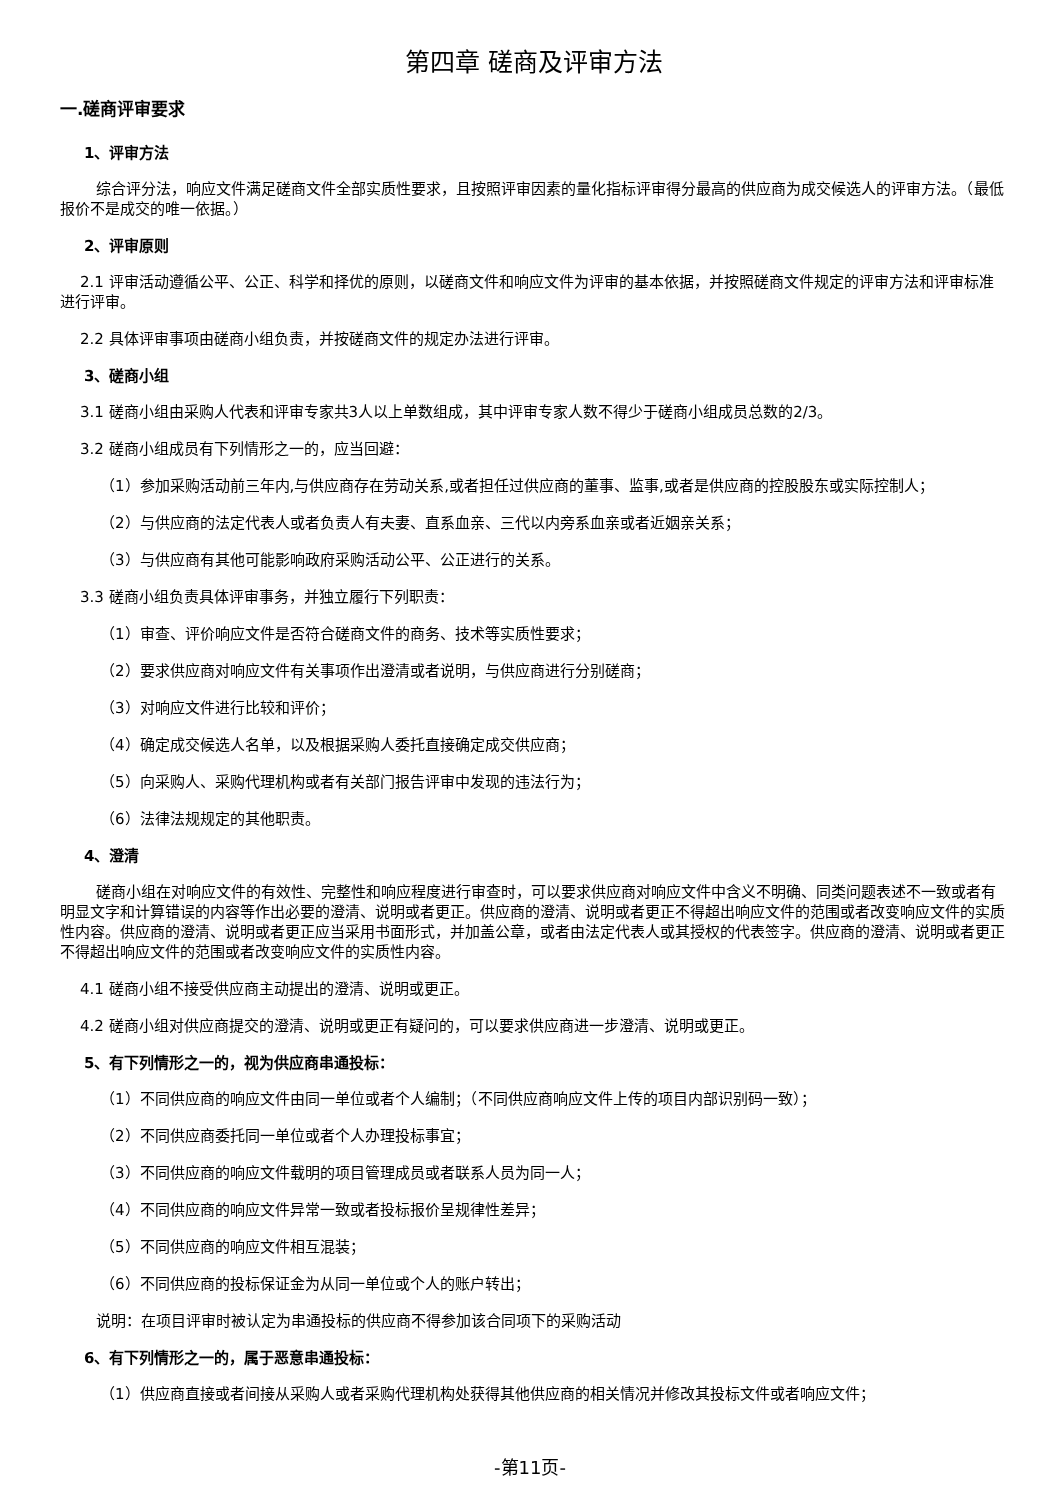第四章 磋商及评审方法
一.磋商评审要求
1、评审方法
综合评分法，响应文件满足磋商文件全部实质性要求，且按照评审因素的量化指标评审得分最高的供应商为成交候选人的评审方法。（最低报价不是成交的唯一依据。）
2、评审原则
2.1 评审活动遵循公平、公正、科学和择优的原则，以磋商文件和响应文件为评审的基本依据，并按照磋商文件规定的评审方法和评审标准进行评审。
2.2 具体评审事项由磋商小组负责，并按磋商文件的规定办法进行评审。
3、磋商小组
3.1 磋商小组由采购人代表和评审专家共3人以上单数组成，其中评审专家人数不得少于磋商小组成员总数的2/3。
3.2 磋商小组成员有下列情形之一的，应当回避：
（1）参加采购活动前三年内,与供应商存在劳动关系,或者担任过供应商的董事、监事,或者是供应商的控股股东或实际控制人；
（2）与供应商的法定代表人或者负责人有夫妻、直系血亲、三代以内旁系血亲或者近姻亲关系；
（3）与供应商有其他可能影响政府采购活动公平、公正进行的关系。
3.3 磋商小组负责具体评审事务，并独立履行下列职责：
（1）审查、评价响应文件是否符合磋商文件的商务、技术等实质性要求；
（2）要求供应商对响应文件有关事项作出澄清或者说明，与供应商进行分别磋商；
（3）对响应文件进行比较和评价；
（4）确定成交候选人名单，以及根据采购人委托直接确定成交供应商；
（5）向采购人、采购代理机构或者有关部门报告评审中发现的违法行为；
（6）法律法规规定的其他职责。
4、澄清
磋商小组在对响应文件的有效性、完整性和响应程度进行审查时，可以要求供应商对响应文件中含义不明确、同类问题表述不一致或者有明显文字和计算错误的内容等作出必要的澄清、说明或者更正。供应商的澄清、说明或者更正不得超出响应文件的范围或者改变响应文件的实质性内容。供应商的澄清、说明或者更正应当采用书面形式，并加盖公章，或者由法定代表人或其授权的代表签字。供应商的澄清、说明或者更正不得超出响应文件的范围或者改变响应文件的实质性内容。
4.1 磋商小组不接受供应商主动提出的澄清、说明或更正。
4.2 磋商小组对供应商提交的澄清、说明或更正有疑问的，可以要求供应商进一步澄清、说明或更正。
5、有下列情形之一的，视为供应商串通投标：
（1）不同供应商的响应文件由同一单位或者个人编制；（不同供应商响应文件上传的项目内部识别码一致）；
（2）不同供应商委托同一单位或者个人办理投标事宜；
（3）不同供应商的响应文件载明的项目管理成员或者联系人员为同一人；
（4）不同供应商的响应文件异常一致或者投标报价呈规律性差异；
（5）不同供应商的响应文件相互混装；
（6）不同供应商的投标保证金为从同一单位或个人的账户转出；
说明：在项目评审时被认定为串通投标的供应商不得参加该合同项下的采购活动
6、有下列情形之一的，属于恶意串通投标：
（1）供应商直接或者间接从采购人或者采购代理机构处获得其他供应商的相关情况并修改其投标文件或者响应文件；
-第11页-